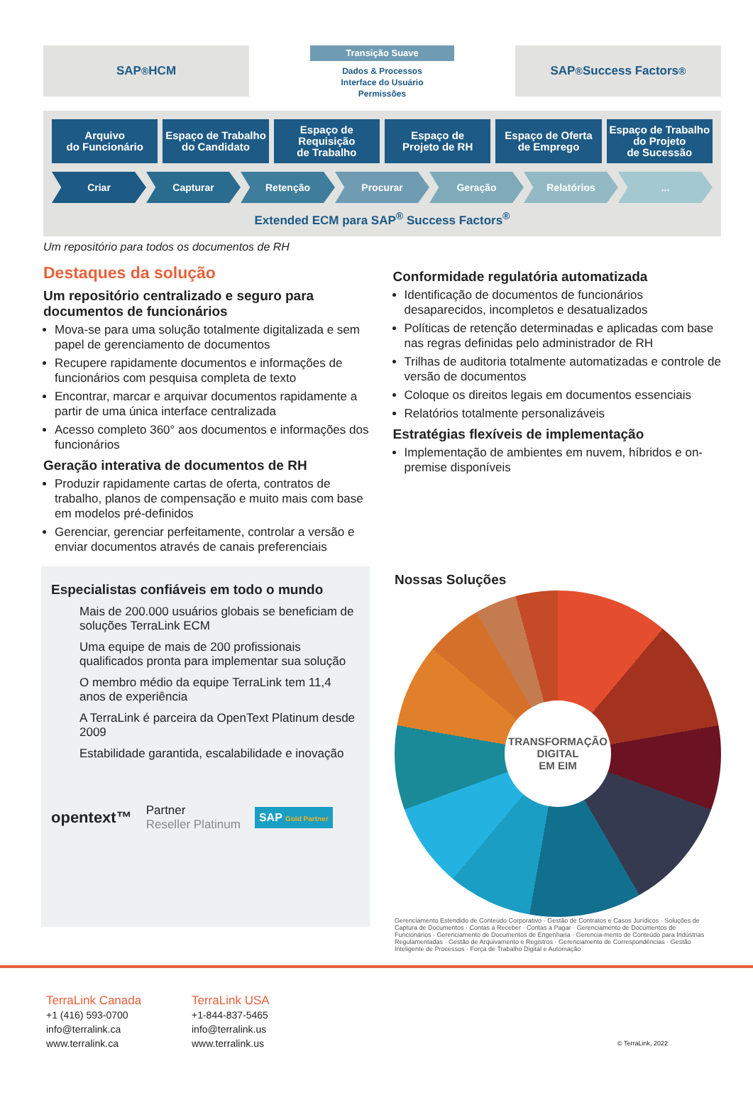SAP<sup>®</sup> HCM
Transição Suave
Dados & Processos
Interface do Usuário
Permissões
SAP<sup>®</sup> Success Factors<sup>®</sup>
Arquivo
do Funcionário
Espaço de Trabalho
do Candidato
Espaço de
Requisição
de Trabalho
Espaço de
Projeto de RH
Espaço de Oferta
de Emprego
Espaço de Trabalho
do Projeto
de Sucessão
Criar Capturar Retenção Procurar Geração Relatórios ...
Extended ECM para SAP<sup>®</sup> Success Factors<sup>®</sup>
Um repositório para todos os documentos de RH
Destaques da solução
Um repositório centralizado e seguro para documentos de funcionários
Mova-se para uma solução totalmente digitalizada e sem papel de gerenciamento de documentos
Recupere rapidamente documentos e informações de funcionários com pesquisa completa de texto
Encontrar, marcar e arquivar documentos rapidamente a partir de uma única interface centralizada
Acesso completo 360° aos documentos e informações dos funcionários
Geração interativa de documentos de RH
Produzir rapidamente cartas de oferta, contratos de trabalho, planos de compensação e muito mais com base em modelos pré-definidos
Gerenciar, gerenciar perfeitamente, controlar a versão e enviar documentos através de canais preferenciais
Conformidade regulatória automatizada
Identificação de documentos de funcionários desaparecidos, incompletos e desatualizados
Políticas de retenção determinadas e aplicadas com base nas regras definidas pelo administrador de RH
Trilhas de auditoria totalmente automatizadas e controle de versão de documentos
Coloque os direitos legais em documentos essenciais
Relatórios totalmente personalizáveis
Estratégias flexíveis de implementação
Implementação de ambientes em nuvem, híbridos e on-premise disponíveis
Especialistas confiáveis em todo o mundo
Mais de 200.000 usuários globais se beneficiam de soluções TerraLink ECM
Uma equipe de mais de 200 profissionais qualificados pronta para implementar sua solução
O membro médio da equipe TerraLink tem 11,4 anos de experiência
A TerraLink é parceira da OpenText Platinum desde 2009
Estabilidade garantida, escalabilidade e inovação
opentext™
Partner
Reseller Platinum
SAP Gold Partner
Nossas Soluções
TRANSFORMAÇÃO
DIGITAL
EM EIM
Gerenciamento Estendido de Conteúdo Corporativo · Gestão de Contratos e Casos Jurídicos · Soluções de Captura de Documentos · Contas a Receber · Contas a Pagar · Gerenciamento de Documentos de Funcionários · Gerenciamento de Documentos de Engenharia · Gerencia-mento de Conteúdo para Indústrias Regulamentadas · Gestão de Arquivamento e Registros · Gerenciamento de Correspondências · Gestão Inteligente de Processos · Força de Trabalho Digital e Automação
TerraLink Canada
+1 (416) 593-0700
info@terralink.ca
www.terralink.ca
TerraLink USA
+1-844-837-5465
info@terralink.us
www.terralink.us
© TerraLink, 2022